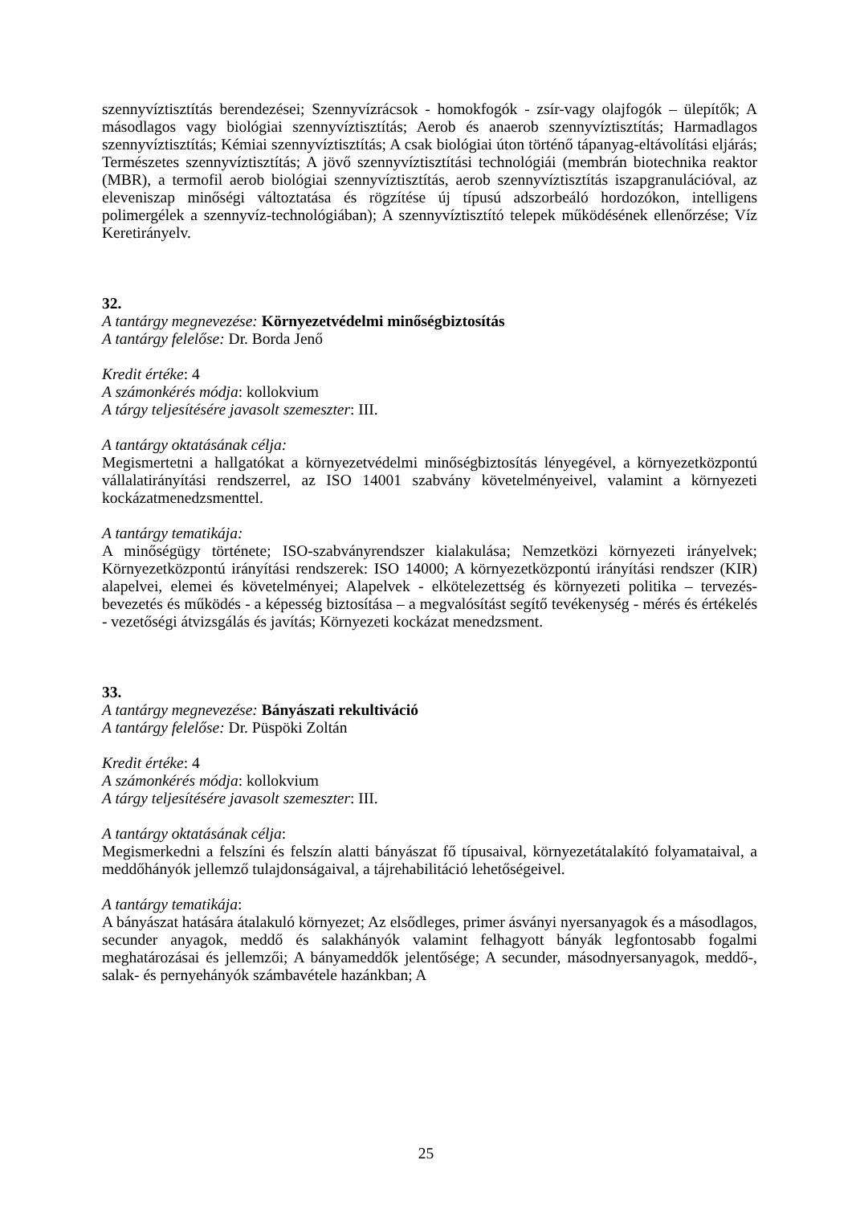szennyvíztisztítás berendezései; Szennyvízrácsok - homokfogók - zsír-vagy olajfogók – ülepítők; A másodlagos vagy biológiai szennyvíztisztítás; Aerob és anaerob szennyvíztisztítás; Harmadlagos szennyvíztisztítás; Kémiai szennyvíztisztítás; A csak biológiai úton történő tápanyag-eltávolítási eljárás; Természetes szennyvíztisztítás; A jövő szennyvíztisztítási technológiái (membrán biotechnika reaktor (MBR), a termofil aerob biológiai szennyvíztisztítás, aerob szennyvíztisztítás iszapgranulációval, az eleveniszap minőségi változtatása és rögzítése új típusú adszorbeáló hordozókon, intelligens polimergélek a szennyvíz-technológiában); A szennyvíztisztító telepek működésének ellenőrzése; Víz Keretirányelv.
32.
A tantárgy megnevezése: Környezetvédelmi minőségbiztosítás
A tantárgy felelőse: Dr. Borda Jenő
Kredit értéke: 4
A számonkérés módja: kollokvium
A tárgy teljesítésére javasolt szemeszter: III.
A tantárgy oktatásának célja:
Megismertetni a hallgatókat a környezetvédelmi minőségbiztosítás lényegével, a környezetközpontú vállalatirányítási rendszerrel, az ISO 14001 szabvány követelményeivel, valamint a környezeti kockázatmenedzsmenttel.
A tantárgy tematikája:
A minőségügy története; ISO-szabványrendszer kialakulása; Nemzetközi környezeti irányelvek; Környezetközpontú irányítási rendszerek: ISO 14000; A környezetközpontú irányítási rendszer (KIR) alapelvei, elemei és követelményei; Alapelvek - elkötelezettség és környezeti politika – tervezés- bevezetés és működés - a képesség biztosítása – a megvalósítást segítő tevékenység - mérés és értékelés - vezetőségi átvizsgálás és javítás; Környezeti kockázat menedzsment.
33.
A tantárgy megnevezése: Bányászati rekultiváció
A tantárgy felelőse: Dr. Püspöki Zoltán
Kredit értéke: 4
A számonkérés módja: kollokvium
A tárgy teljesítésére javasolt szemeszter: III.
A tantárgy oktatásának célja:
Megismerkedni a felszíni és felszín alatti bányászat fő típusaival, környezetátalakító folyamataival, a meddőhányók jellemző tulajdonságaival, a tájrehabilitáció lehetőségeivel.
A tantárgy tematikája:
A bányászat hatására átalakuló környezet; Az elsődleges, primer ásványi nyersanyagok és a másodlagos, secunder anyagok, meddő és salakhányók valamint felhagyott bányák legfontosabb fogalmi meghatározásai és jellemzői; A bányameddők jelentősége; A secunder, másodnyersanyagok, meddő-, salak- és pernyehányók számbavétele hazánkban; A
25